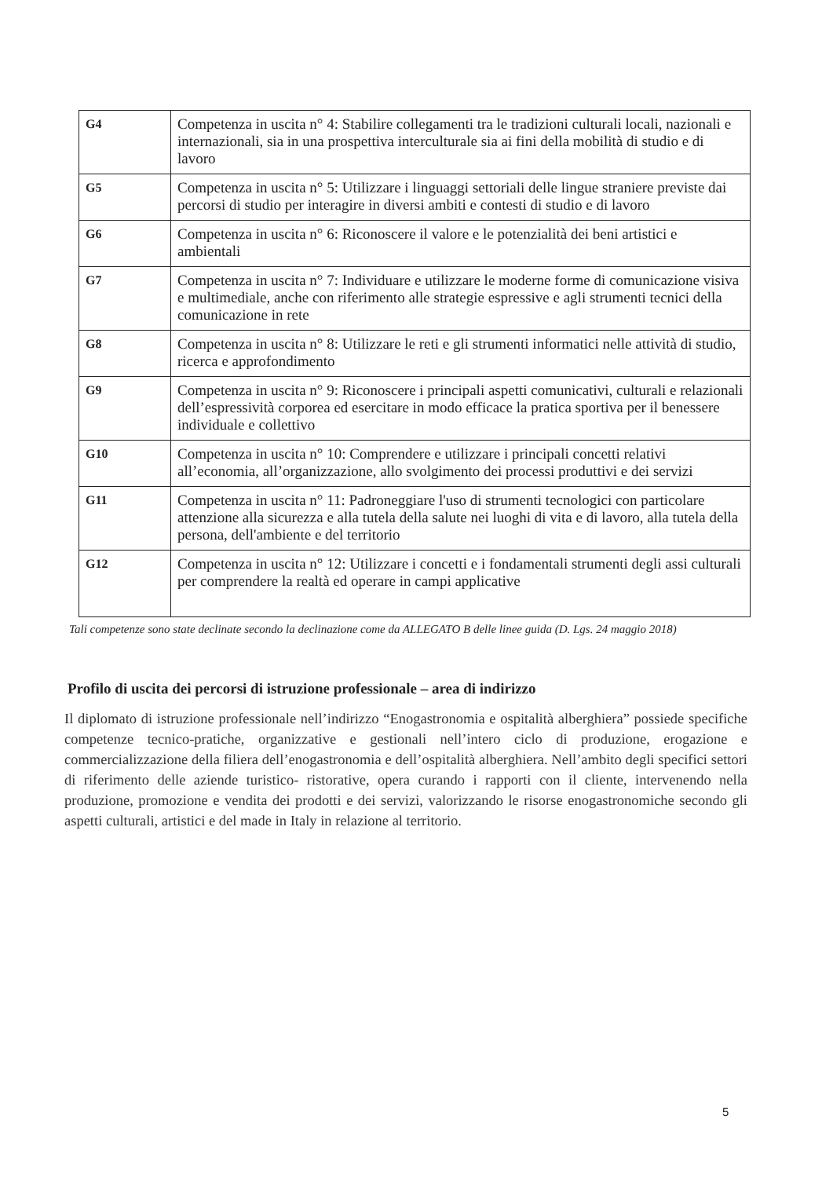| G4 | Competenza in uscita n° 4: Stabilire collegamenti tra le tradizioni culturali locali, nazionali e internazionali, sia in una prospettiva interculturale sia ai fini della mobilità di studio e di lavoro |
| G5 | Competenza in uscita n° 5: Utilizzare i linguaggi settoriali delle lingue straniere previste dai percorsi di studio per interagire in diversi ambiti e contesti di studio e di lavoro |
| G6 | Competenza in uscita n° 6: Riconoscere il valore e le potenzialità dei beni artistici e ambientali |
| G7 | Competenza in uscita n° 7: Individuare e utilizzare le moderne forme di comunicazione visiva e multimediale, anche con riferimento alle strategie espressive e agli strumenti tecnici della comunicazione in rete |
| G8 | Competenza in uscita n° 8: Utilizzare le reti e gli strumenti informatici nelle attività di studio, ricerca e approfondimento |
| G9 | Competenza in uscita n° 9: Riconoscere i principali aspetti comunicativi, culturali e relazionali dell’espressività corporea ed esercitare in modo efficace la pratica sportiva per il benessere individuale e collettivo |
| G10 | Competenza in uscita n° 10: Comprendere e utilizzare i principali concetti relativi all’economia, all’organizzazione, allo svolgimento dei processi produttivi e dei servizi |
| G11 | Competenza in uscita n° 11: Padroneggiare l'uso di strumenti tecnologici con particolare attenzione alla sicurezza e alla tutela della salute nei luoghi di vita e di lavoro, alla tutela della persona, dell'ambiente e del territorio |
| G12 | Competenza in uscita n° 12: Utilizzare i concetti e i fondamentali strumenti degli assi culturali per comprendere la realtà ed operare in campi applicative |
Tali competenze sono state declinate secondo la declinazione come da ALLEGATO B delle linee guida (D. Lgs. 24 maggio 2018)
Profilo di uscita dei percorsi di istruzione professionale – area di indirizzo
Il diplomato di istruzione professionale nell’indirizzo “Enogastronomia e ospitalità alberghiera” possiede specifiche competenze tecnico-pratiche, organizzative e gestionali nell’intero ciclo di produzione, erogazione e commercializzazione della filiera dell’enogastronomia e dell’ospitalità alberghiera. Nell’ambito degli specifici settori di riferimento delle aziende turistico- ristorative, opera curando i rapporti con il cliente, intervenendo nella produzione, promozione e vendita dei prodotti e dei servizi, valorizzando le risorse enogastronomiche secondo gli aspetti culturali, artistici e del made in Italy in relazione al territorio.
5